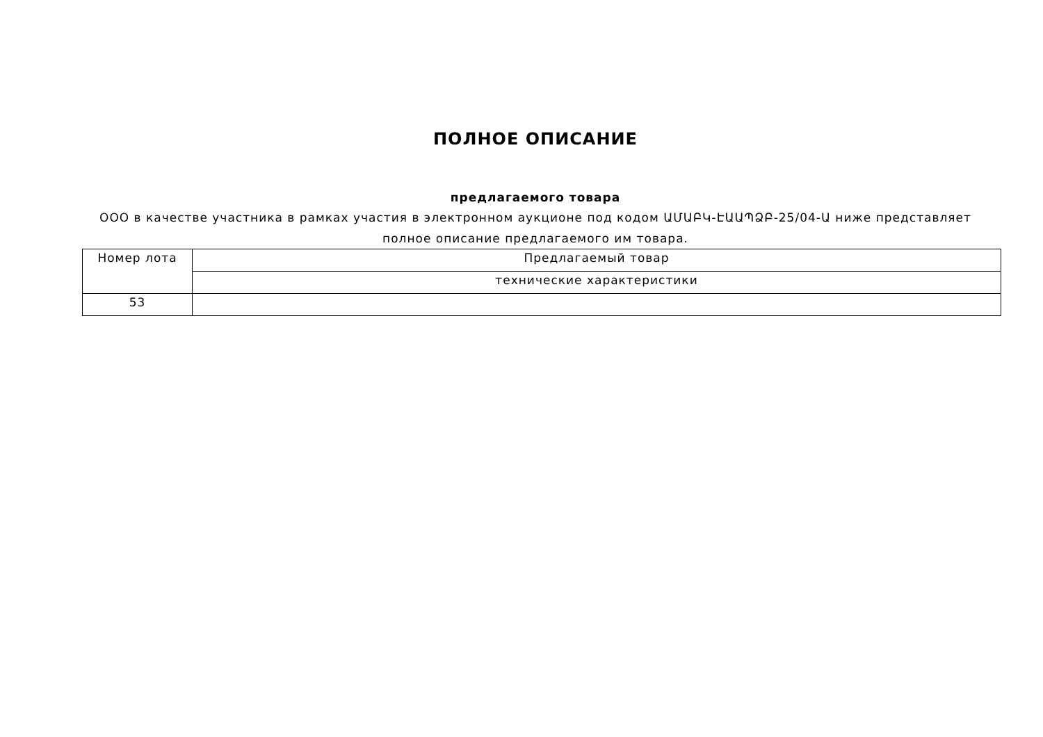ПОЛНОЕ ОПИСАНИЕ
предлагаемого товара
ООО в качестве участника в рамках участия в электронном аукционе под кодом ԱՄԱԲԿ-ԷԱԱՊՁԲ-25/04-Ա ниже представляет полное описание предлагаемого им товара.
| Номер лота | Предлагаемый товар |
| --- | --- |
| | технические характеристики |
| 53 | |